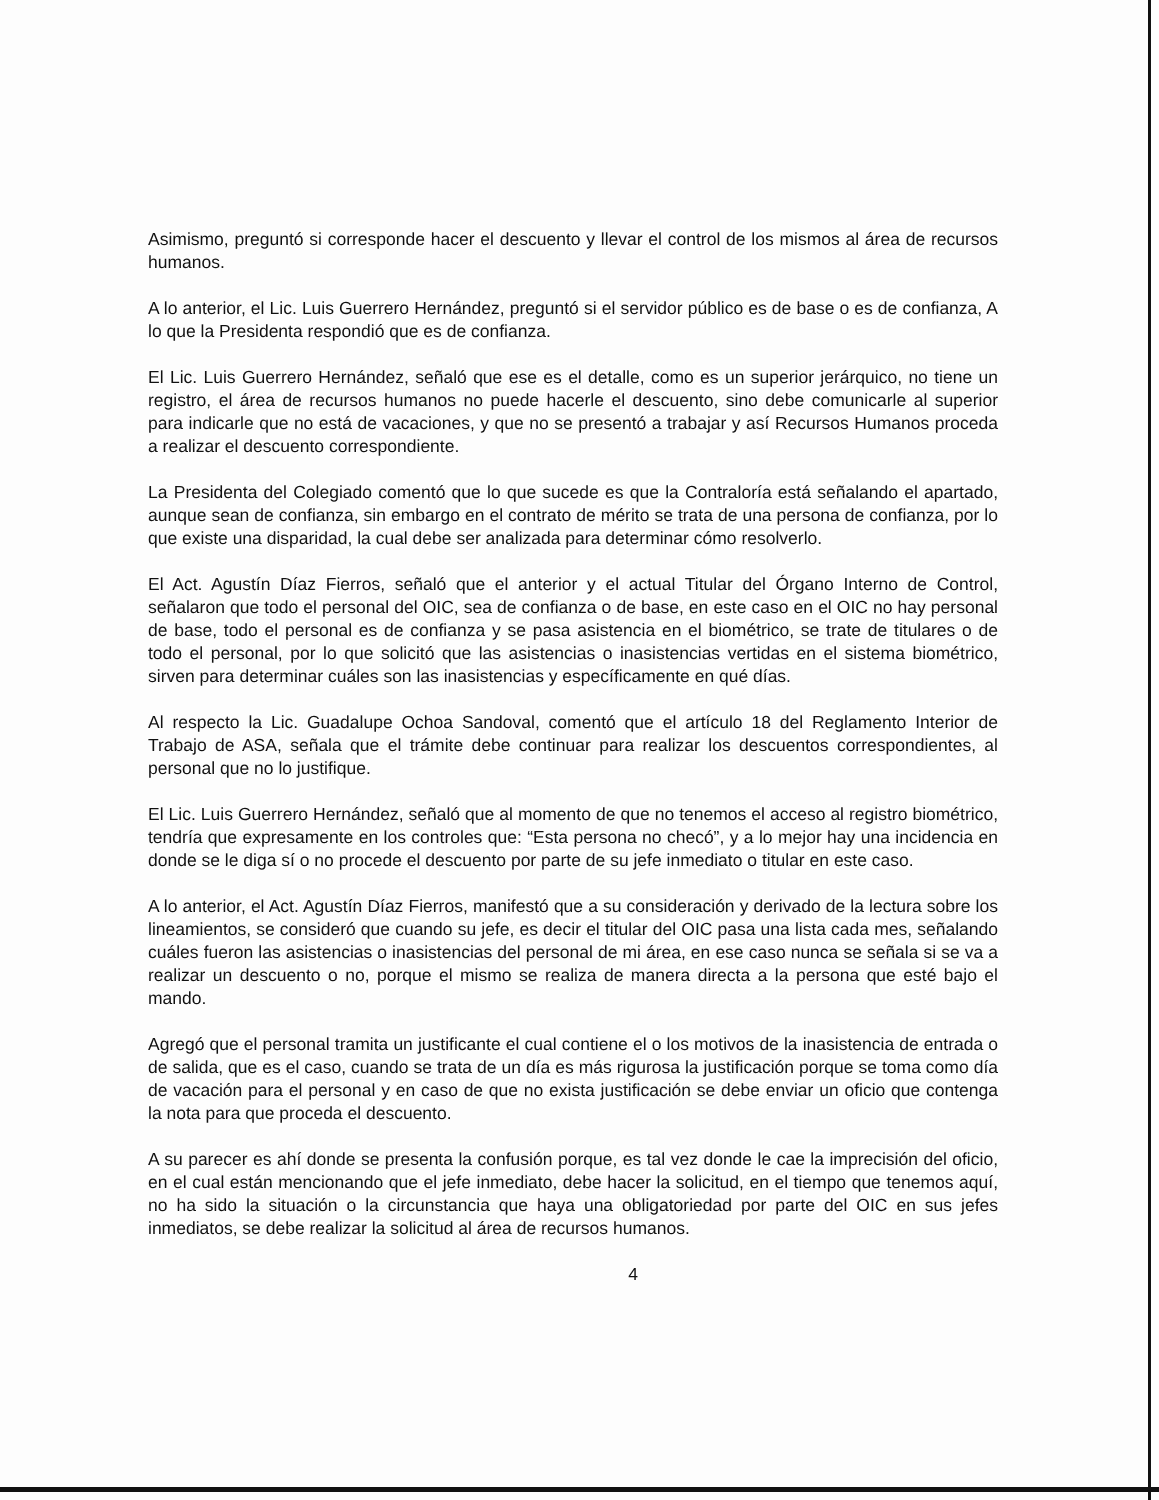Asimismo, preguntó si corresponde hacer el descuento y llevar el control de los mismos al área de recursos humanos.
A lo anterior, el Lic. Luis Guerrero Hernández, preguntó si el servidor público es de base o es de confianza, A lo que la Presidenta respondió que es de confianza.
El Lic. Luis Guerrero Hernández, señaló que ese es el detalle, como es un superior jerárquico, no tiene un registro, el área de recursos humanos no puede hacerle el descuento, sino debe comunicarle al superior para indicarle que no está de vacaciones, y que no se presentó a trabajar y así Recursos Humanos proceda a realizar el descuento correspondiente.
La Presidenta del Colegiado comentó que lo que sucede es que la Contraloría está señalando el apartado, aunque sean de confianza, sin embargo en el contrato de mérito se trata de una persona de confianza, por lo que existe una disparidad, la cual debe ser analizada para determinar cómo resolverlo.
El Act. Agustín Díaz Fierros, señaló que el anterior y el actual Titular del Órgano Interno de Control, señalaron que todo el personal del OIC, sea de confianza o de base, en este caso en el OIC no hay personal de base, todo el personal es de confianza y se pasa asistencia en el biométrico, se trate de titulares o de todo el personal, por lo que solicitó que las asistencias o inasistencias vertidas en el sistema biométrico, sirven para determinar cuáles son las inasistencias y específicamente en qué días.
Al respecto la Lic. Guadalupe Ochoa Sandoval, comentó que el artículo 18 del Reglamento Interior de Trabajo de ASA, señala que el trámite debe continuar para realizar los descuentos correspondientes, al personal que no lo justifique.
El Lic. Luis Guerrero Hernández, señaló que al momento de que no tenemos el acceso al registro biométrico, tendría que expresamente en los controles que: “Esta persona no checó”, y a lo mejor hay una incidencia en donde se le diga sí o no procede el descuento por parte de su jefe inmediato o titular en este caso.
A lo anterior, el Act. Agustín Díaz Fierros, manifestó que a su consideración y derivado de la lectura sobre los lineamientos, se consideró que cuando su jefe, es decir el titular del OIC pasa una lista cada mes, señalando cuáles fueron las asistencias o inasistencias del personal de mi área, en ese caso nunca se señala si se va a realizar un descuento o no, porque el mismo se realiza de manera directa a la persona que esté bajo el mando.
Agregó que el personal tramita un justificante el cual contiene el o los motivos de la inasistencia de entrada o de salida, que es el caso, cuando se trata de un día es más rigurosa la justificación porque se toma como día de vacación para el personal y en caso de que no exista justificación se debe enviar un oficio que contenga la nota para que proceda el descuento.
A su parecer es ahí donde se presenta la confusión porque, es tal vez donde le cae la imprecisión del oficio, en el cual están mencionando que el jefe inmediato, debe hacer la solicitud, en el tiempo que tenemos aquí, no ha sido la situación o la circunstancia que haya una obligatoriedad por parte del OIC en sus jefes inmediatos, se debe realizar la solicitud al área de recursos humanos.
4